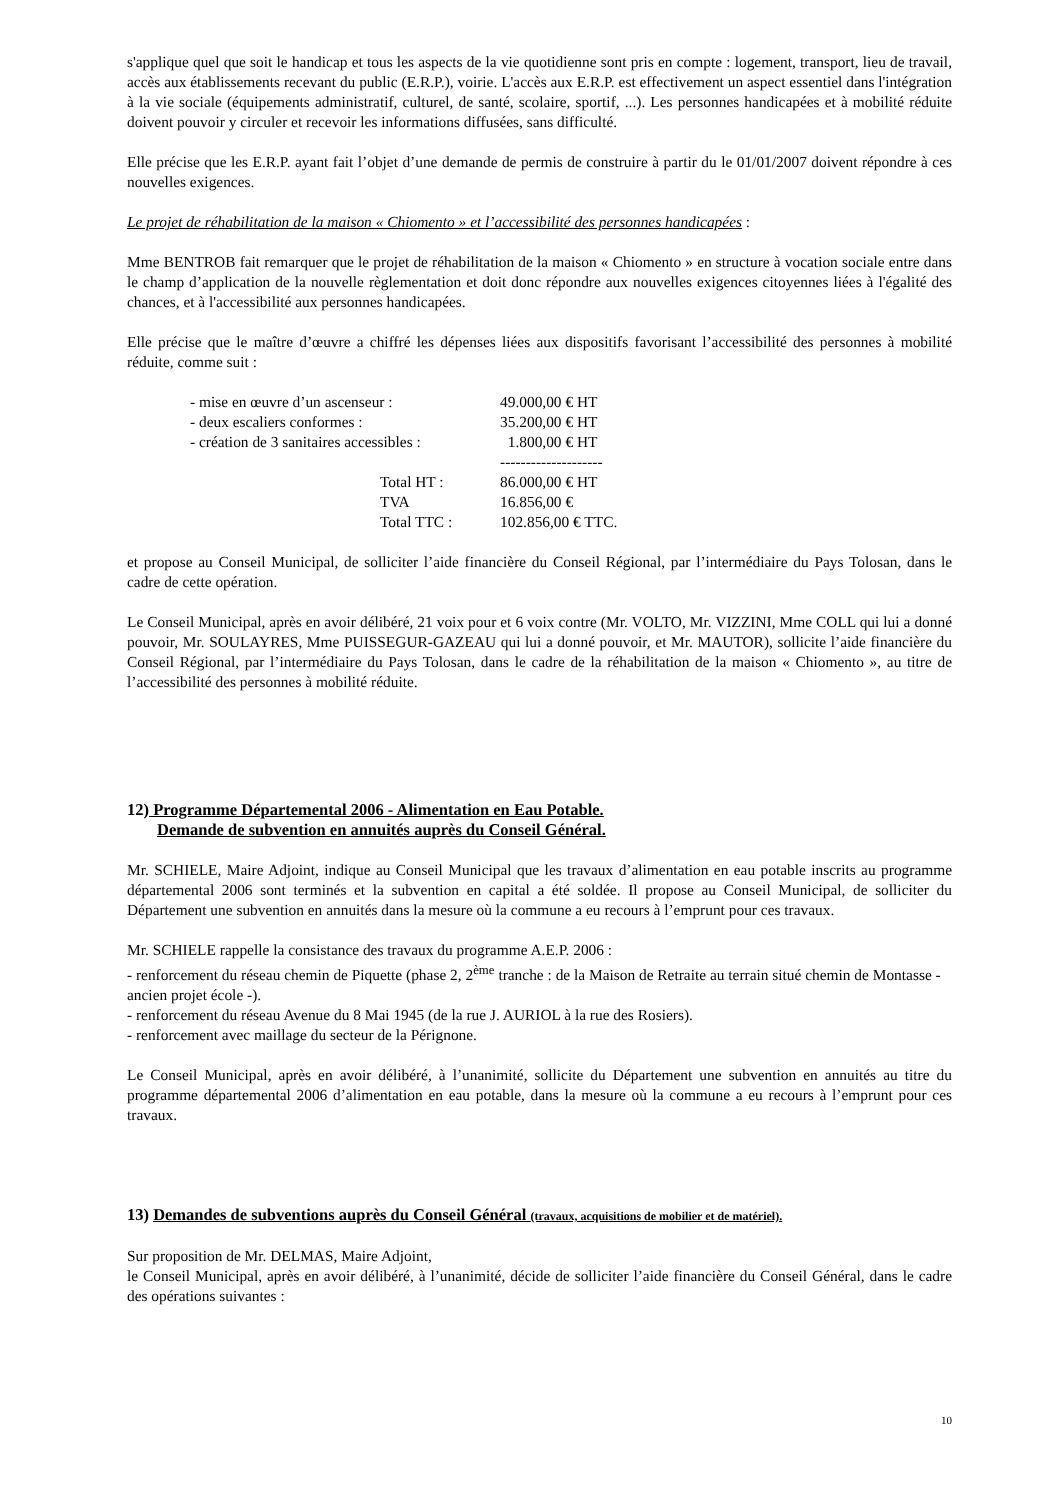s'applique quel que soit le handicap et tous les aspects de la vie quotidienne sont pris en compte : logement, transport, lieu de travail, accès aux établissements recevant du public (E.R.P.), voirie. L'accès aux E.R.P. est effectivement un aspect essentiel dans l'intégration à la vie sociale (équipements administratif, culturel, de santé, scolaire, sportif, ...). Les personnes handicapées et à mobilité réduite doivent pouvoir y circuler et recevoir les informations diffusées, sans difficulté.
Elle précise que les E.R.P. ayant fait l’objet d’une demande de permis de construire à partir du le 01/01/2007 doivent répondre à ces nouvelles exigences.
Le projet de réhabilitation de la maison « Chiomento » et l’accessibilité des personnes handicapées :
Mme BENTROB fait remarquer que le projet de réhabilitation de la maison « Chiomento » en structure à vocation sociale entre dans le champ d’application de la nouvelle règlementation et doit donc répondre aux nouvelles exigences citoyennes liées à l'égalité des chances, et à l'accessibilité aux personnes handicapées.
Elle précise que le maître d’œuvre a chiffré les dépenses liées aux dispositifs favorisant l’accessibilité des personnes à mobilité réduite, comme suit :
| - mise en œuvre d’un ascenseur : | | 49.000,00 € HT |
| - deux escaliers conformes : | | 35.200,00 € HT |
| - création de 3 sanitaires accessibles : | | 1.800,00 € HT |
| | | -------------------- |
| | Total HT : | 86.000,00 € HT |
| | TVA | 16.856,00 € |
| | Total TTC : | 102.856,00 € TTC. |
et propose au Conseil Municipal, de solliciter l’aide financière du Conseil Régional, par l’intermédiaire du Pays Tolosan, dans le cadre de cette opération.
Le Conseil Municipal, après en avoir délibéré, 21 voix pour et 6 voix contre (Mr. VOLTO, Mr. VIZZINI, Mme COLL qui lui a donné pouvoir, Mr. SOULAYRES, Mme PUISSEGUR-GAZEAU qui lui a donné pouvoir, et Mr. MAUTOR), sollicite l’aide financière du Conseil Régional, par l’intermédiaire du Pays Tolosan, dans le cadre de la réhabilitation de la maison « Chiomento », au titre de l’accessibilité des personnes à mobilité réduite.
12) Programme Départemental 2006 - Alimentation en Eau Potable.
Demande de subvention en annuités auprès du Conseil Général.
Mr. SCHIELE, Maire Adjoint, indique au Conseil Municipal que les travaux d’alimentation en eau potable inscrits au programme départemental 2006 sont terminés et la subvention en capital a été soldée. Il propose au Conseil Municipal, de solliciter du Département une subvention en annuités dans la mesure où la commune a eu recours à l’emprunt pour ces travaux.
Mr. SCHIELE rappelle la consistance des travaux du programme A.E.P. 2006 :
- renforcement du réseau chemin de Piquette (phase 2, 2<sup>ème</sup> tranche : de la Maison de Retraite au terrain situé chemin de Montasse - ancien projet école -).
- renforcement du réseau Avenue du 8 Mai 1945 (de la rue J. AURIOL à la rue des Rosiers).
- renforcement avec maillage du secteur de la Pérignone.
Le Conseil Municipal, après en avoir délibéré, à l’unanimité, sollicite du Département une subvention en annuités au titre du programme départemental 2006 d’alimentation en eau potable, dans la mesure où la commune a eu recours à l’emprunt pour ces travaux.
13) Demandes de subventions auprès du Conseil Général (travaux, acquisitions de mobilier et de matériel).
Sur proposition de Mr. DELMAS, Maire Adjoint,
le Conseil Municipal, après en avoir délibéré, à l’unanimité, décide de solliciter l’aide financière du Conseil Général, dans le cadre des opérations suivantes :
10